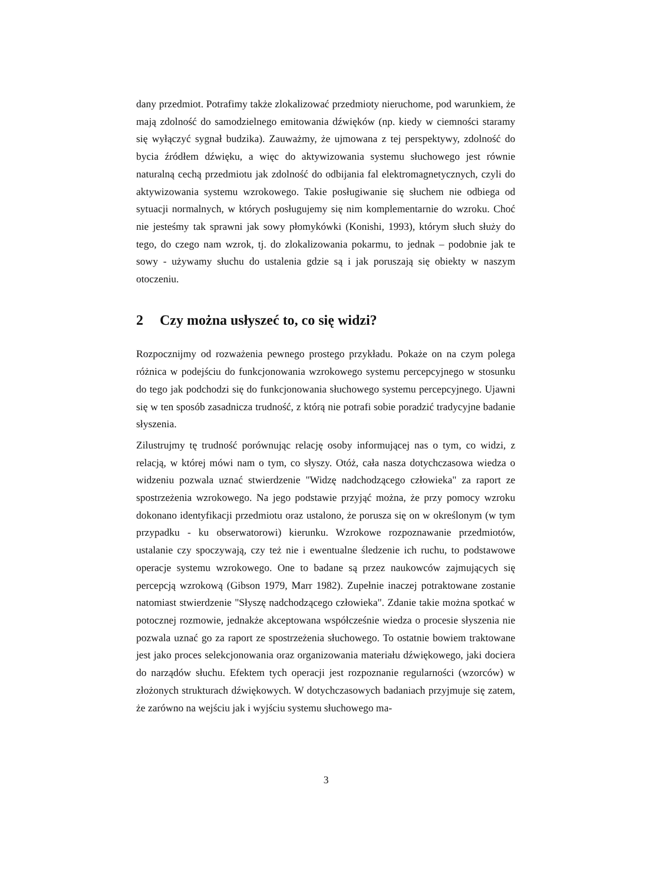dany przedmiot. Potrafimy także zlokalizować przedmioty nieruchome, pod warunkiem, że mają zdolność do samodzielnego emitowania dźwięków (np. kiedy w ciemności staramy się wyłączyć sygnał budzika). Zauważmy, że ujmowana z tej perspektywy, zdolność do bycia źródłem dźwięku, a więc do aktywizowania systemu słuchowego jest równie naturalną cechą przedmiotu jak zdolność do odbijania fal elektromagnetycznych, czyli do aktywizowania systemu wzrokowego. Takie posługiwanie się słuchem nie odbiega od sytuacji normalnych, w których posługujemy się nim komplementarnie do wzroku. Choć nie jesteśmy tak sprawni jak sowy płomykówki (Konishi, 1993), którym słuch służy do tego, do czego nam wzrok, tj. do zlokalizowania pokarmu, to jednak – podobnie jak te sowy - używamy słuchu do ustalenia gdzie są i jak poruszają się obiekty w naszym otoczeniu.
2 Czy można usłyszeć to, co się widzi?
Rozpocznijmy od rozważenia pewnego prostego przykładu. Pokaże on na czym polega różnica w podejściu do funkcjonowania wzrokowego systemu percepcyjnego w stosunku do tego jak podchodzi się do funkcjonowania słuchowego systemu percepcyjnego. Ujawni się w ten sposób zasadnicza trudność, z którą nie potrafi sobie poradzić tradycyjne badanie słyszenia.
Zilustrujmy tę trudność porównując relację osoby informującej nas o tym, co widzi, z relacją, w której mówi nam o tym, co słyszy. Otóż, cała nasza dotychczasowa wiedza o widzeniu pozwala uznać stwierdzenie "Widzę nadchodzącego człowieka" za raport ze spostrzeżenia wzrokowego. Na jego podstawie przyjąć można, że przy pomocy wzroku dokonano identyfikacji przedmiotu oraz ustalono, że porusza się on w określonym (w tym przypadku - ku obserwatorowi) kierunku. Wzrokowe rozpoznawanie przedmiotów, ustalanie czy spoczywają, czy też nie i ewentualne śledzenie ich ruchu, to podstawowe operacje systemu wzrokowego. One to badane są przez naukowców zajmujących się percepcją wzrokową (Gibson 1979, Marr 1982). Zupełnie inaczej potraktowane zostanie natomiast stwierdzenie "Słyszę nadchodzącego człowieka". Zdanie takie można spotkać w potocznej rozmowie, jednakże akceptowana współcześnie wiedza o procesie słyszenia nie pozwala uznać go za raport ze spostrzeżenia słuchowego. To ostatnie bowiem traktowane jest jako proces selekcjonowania oraz organizowania materiału dźwiękowego, jaki dociera do narządów słuchu. Efektem tych operacji jest rozpoznanie regularności (wzorców) w złożonych strukturach dźwiękowych. W dotychczasowych badaniach przyjmuje się zatem, że zarówno na wejściu jak i wyjściu systemu słuchowego ma-
3